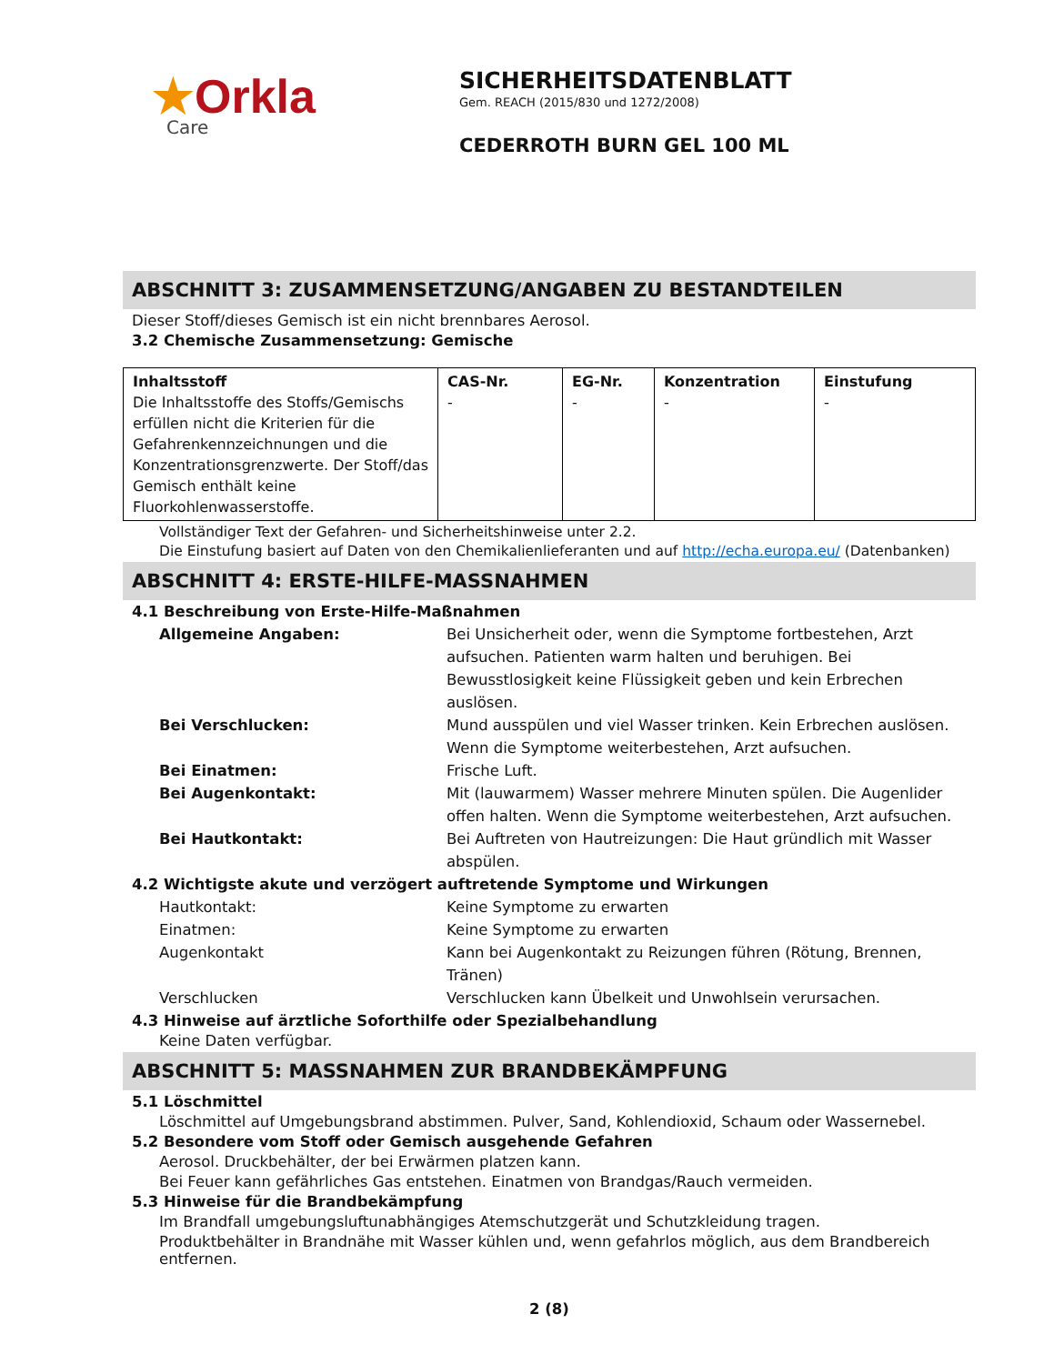★Orkla
Care
SICHERHEITSDATENBLATT
Gem. REACH (2015/830 und 1272/2008)
CEDERROTH BURN GEL 100 ML
ABSCHNITT 3: ZUSAMMENSETZUNG/ANGABEN ZU BESTANDTEILEN
Dieser Stoff/dieses Gemisch ist ein nicht brennbares Aerosol.
3.2 Chemische Zusammensetzung: Gemische
| Inhaltsstoff Die Inhaltsstoffe des Stoffs/Gemischs erfüllen nicht die Kriterien für die Gefahrenkennzeichnungen und die Konzentrationsgrenzwerte. Der Stoff/das Gemisch enthält keine Fluorkohlenwasserstoffe. | CAS-Nr. - | EG-Nr. - | Konzentration - | Einstufung - |
Vollständiger Text der Gefahren- und Sicherheitshinweise unter 2.2.
Die Einstufung basiert auf Daten von den Chemikalienlieferanten und auf http://echa.europa.eu/ (Datenbanken)
ABSCHNITT 4: ERSTE-HILFE-MASSNAHMEN
4.1 Beschreibung von Erste-Hilfe-Maßnahmen
Allgemeine Angaben: Bei Unsicherheit oder, wenn die Symptome fortbestehen, Arzt aufsuchen. Patienten warm halten und beruhigen. Bei Bewusstlosigkeit keine Flüssigkeit geben und kein Erbrechen auslösen.
Bei Verschlucken: Mund ausspülen und viel Wasser trinken. Kein Erbrechen auslösen. Wenn die Symptome weiterbestehen, Arzt aufsuchen.
Bei Einatmen: Frische Luft.
Bei Augenkontakt: Mit (lauwarmem) Wasser mehrere Minuten spülen. Die Augenlider offen halten. Wenn die Symptome weiterbestehen, Arzt aufsuchen.
Bei Hautkontakt: Bei Auftreten von Hautreizungen: Die Haut gründlich mit Wasser abspülen.
4.2 Wichtigste akute und verzögert auftretende Symptome und Wirkungen
Hautkontakt: Keine Symptome zu erwarten
Einatmen: Keine Symptome zu erwarten
Augenkontakt Kann bei Augenkontakt zu Reizungen führen (Rötung, Brennen, Tränen)
Verschlucken Verschlucken kann Übelkeit und Unwohlsein verursachen.
4.3 Hinweise auf ärztliche Soforthilfe oder Spezialbehandlung
Keine Daten verfügbar.
ABSCHNITT 5: MASSNAHMEN ZUR BRANDBEKÄMPFUNG
5.1 Löschmittel
Löschmittel auf Umgebungsbrand abstimmen. Pulver, Sand, Kohlendioxid, Schaum oder Wassernebel.
5.2 Besondere vom Stoff oder Gemisch ausgehende Gefahren
Aerosol. Druckbehälter, der bei Erwärmen platzen kann.
Bei Feuer kann gefährliches Gas entstehen. Einatmen von Brandgas/Rauch vermeiden.
5.3 Hinweise für die Brandbekämpfung
Im Brandfall umgebungsluftunabhängiges Atemschutzgerät und Schutzkleidung tragen.
Produktbehälter in Brandnähe mit Wasser kühlen und, wenn gefahrlos möglich, aus dem Brandbereich entfernen.
2 (8)